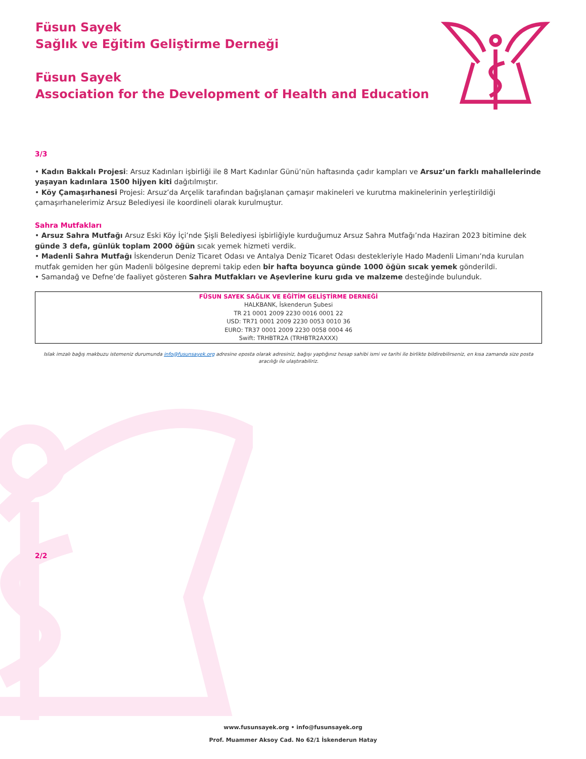Füsun Sayek
Sağlık ve Eğitim Geliştirme Derneği
Füsun Sayek
Association for the Development of Health and Education
3/3
• Kadın Bakkalı Projesi: Arsuz Kadınları işbirliği ile 8 Mart Kadınlar Günü’nün haftasında çadır kampları ve Arsuz’un farklı mahallelerinde yaşayan kadınlara 1500 hijyen kiti dağıtılmıştır.
• Köy Çamaşırhanesi Projesi: Arsuz’da Arçelik tarafından bağışlanan çamaşır makineleri ve kurutma makinelerinin yerleştirildiği çamaşırhanelerimiz Arsuz Belediyesi ile koordineli olarak kurulmuştur.
Sahra Mutfakları
• Arsuz Sahra Mutfağı Arsuz Eski Köy İçi’nde Şişli Belediyesi işbirliğiyle kurduğumuz Arsuz Sahra Mutfağı’nda Haziran 2023 bitimine dek günde 3 defa, günlük toplam 2000 öğün sıcak yemek hizmeti verdik.
• Madenli Sahra Mutfağı İskenderun Deniz Ticaret Odası ve Antalya Deniz Ticaret Odası destekleriyle Hado Madenli Limanı’nda kurulan mutfak gemiden her gün Madenli bölgesine depremi takip eden bir hafta boyunca günde 1000 öğün sıcak yemek gönderildi.
• Samandağ ve Defne’de faaliyet gösteren Sahra Mutfakları ve Aşevlerine kuru gıda ve malzeme desteğinde bulunduk.
FÜSUN SAYEK SAĞLIK VE EĞİTİM GELİŞTİRME DERNEĞİ
HALKBANK, İskenderun Şubesi
TR 21 0001 2009 2230 0016 0001 22
USD: TR71 0001 2009 2230 0053 0010 36
EURO: TR37 0001 2009 2230 0058 0004 46
Swift: TRHBTR2A (TRHBTR2AXXX)
Islak imzalı bağış makbuzu istemeniz durumunda info@fusunsayek.org adresine eposta olarak adresiniz, bağışı yaptığınız hesap sahibi ismi ve tarihi ile birlikte bildirebilirseniz, en kısa zamanda size posta aracılığı ile ulaştırabiliriz.
2/2
www.fusunsayek.org • info@fusunsayek.org
Prof. Muammer Aksoy Cad. No 62/1 İskenderun Hatay